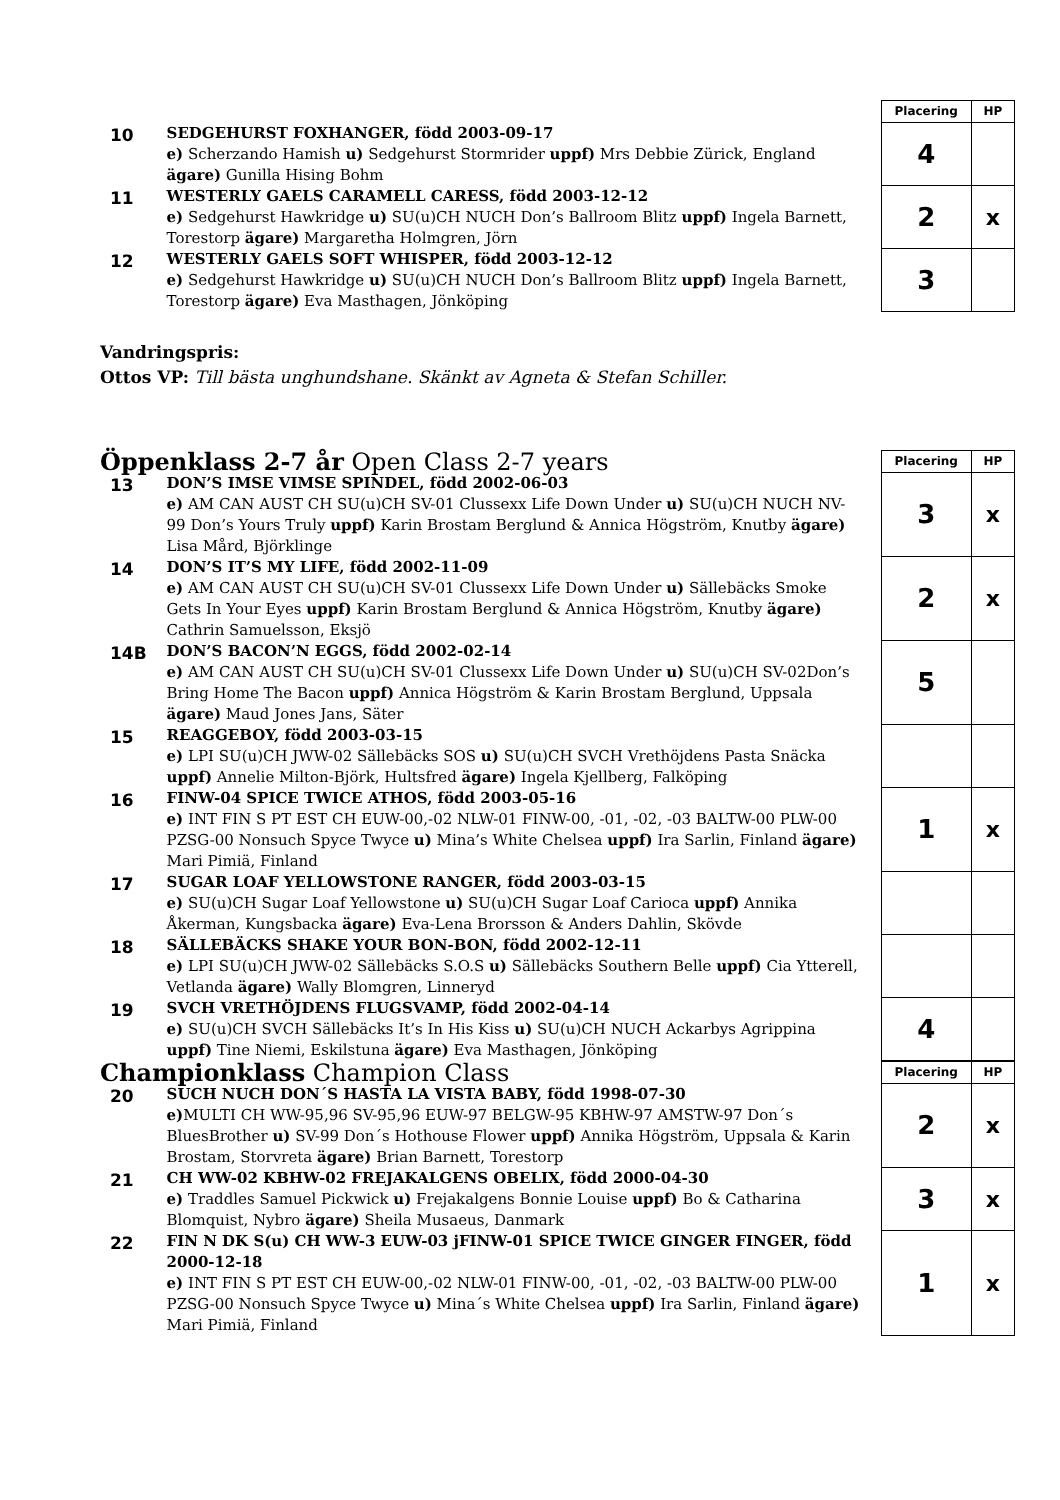| | | Placering | HP |
| --- | --- | --- | --- |
| 10 | SEDGEHURST FOXHANGER, född 2003-09-17 e) Scherzando Hamish u) Sedgehurst Stormrider uppf) Mrs Debbie Zürick, England ägare) Gunilla Hising Bohm | 4 | |
| 11 | WESTERLY GAELS CARAMELL CARESS, född 2003-12-12 e) Sedgehurst Hawkridge u) SU(u)CH NUCH Don’s Ballroom Blitz uppf) Ingela Barnett, Torestorp ägare) Margaretha Holmgren, Jörn | 2 | x |
| 12 | WESTERLY GAELS SOFT WHISPER, född 2003-12-12 e) Sedgehurst Hawkridge u) SU(u)CH NUCH Don’s Ballroom Blitz uppf) Ingela Barnett, Torestorp ägare) Eva Masthagen, Jönköping | 3 | |
Vandringspris:
Ottos VP: Till bästa unghundshane. Skänkt av Agneta & Stefan Schiller.
| Öppenklass 2-7 år Open Class 2-7 years | | Placering | HP |
| --- | --- | --- | --- |
| 13 | DON’S IMSE VIMSE SPINDEL, född 2002-06-03 e) AM CAN AUST CH SU(u)CH SV-01 Clussexx Life Down Under u) SU(u)CH NUCH NV-99 Don’s Yours Truly uppf) Karin Brostam Berglund & Annica Högström, Knutby ägare) Lisa Mård, Björklinge | 3 | x |
| 14 | DON’S IT’S MY LIFE, född 2002-11-09 e) AM CAN AUST CH SU(u)CH SV-01 Clussexx Life Down Under u) Sällebäcks Smoke Gets In Your Eyes uppf) Karin Brostam Berglund & Annica Högström, Knutby ägare) Cathrin Samuelsson, Eksjö | 2 | x |
| 14B | DON’S BACON’N EGGS, född 2002-02-14 e) AM CAN AUST CH SU(u)CH SV-01 Clussexx Life Down Under u) SU(u)CH SV-02Don’s Bring Home The Bacon uppf) Annica Högström & Karin Brostam Berglund, Uppsala ägare) Maud Jones Jans, Säter | 5 | |
| 15 | REAGGEBOY, född 2003-03-15 e) LPI SU(u)CH JWW-02 Sällebäcks SOS u) SU(u)CH SVCH Vrethöjdens Pasta Snäcka uppf) Annelie Milton-Björk, Hultsfred ägare) Ingela Kjellberg, Falköping | | |
| 16 | FINW-04 SPICE TWICE ATHOS, född 2003-05-16 e) INT FIN S PT EST CH EUW-00,-02 NLW-01 FINW-00, -01, -02, -03 BALTW-00 PLW-00 PZSG-00 Nonsuch Spyce Twyce u) Mina’s White Chelsea uppf) Ira Sarlin, Finland ägare) Mari Pimiä, Finland | 1 | x |
| 17 | SUGAR LOAF YELLOWSTONE RANGER, född 2003-03-15 e) SU(u)CH Sugar Loaf Yellowstone u) SU(u)CH Sugar Loaf Carioca uppf) Annika Åkerman, Kungsbacka ägare) Eva-Lena Brorsson & Anders Dahlin, Skövde | | |
| 18 | SÄLLEBÄCKS SHAKE YOUR BON-BON, född 2002-12-11 e) LPI SU(u)CH JWW-02 Sällebäcks S.O.S u) Sällebäcks Southern Belle uppf) Cia Ytterell, Vetlanda ägare) Wally Blomgren, Linneryd | | |
| 19 | SVCH VRETHÖJDENS FLUGSVAMP, född 2002-04-14 e) SU(u)CH SVCH Sällebäcks It’s In His Kiss u) SU(u)CH NUCH Ackarbys Agrippina uppf) Tine Niemi, Eskilstuna ägare) Eva Masthagen, Jönköping | 4 | |
| Championklass Champion Class | | Placering | HP |
| --- | --- | --- | --- |
| 20 | SUCH NUCH DON´S HASTA LA VISTA BABY, född 1998-07-30 e) MULTI CH WW-95,96 SV-95,96 EUW-97 BELGW-95 KBHW-97 AMSTW-97 Don´s BluesBrother u) SV-99 Don´s Hothouse Flower uppf) Annika Högström, Uppsala & Karin Brostam, Storvreta ägare) Brian Barnett, Torestorp | 2 | x |
| 21 | CH WW-02 KBHW-02 FREJAKALGENS OBELIX, född 2000-04-30 e) Traddles Samuel Pickwick u) Frejakalgens Bonnie Louise uppf) Bo & Catharina Blomquist, Nybro ägare) Sheila Musaeus, Danmark | 3 | x |
| 22 | FIN N DK S(u) CH WW-3 EUW-03 jFINW-01 SPICE TWICE GINGER FINGER, född 2000-12-18 e) INT FIN S PT EST CH EUW-00,-02 NLW-01 FINW-00, -01, -02, -03 BALTW-00 PLW-00 PZSG-00 Nonsuch Spyce Twyce u) Mina´s White Chelsea uppf) Ira Sarlin, Finland ägare) Mari Pimiä, Finland | 1 | x |